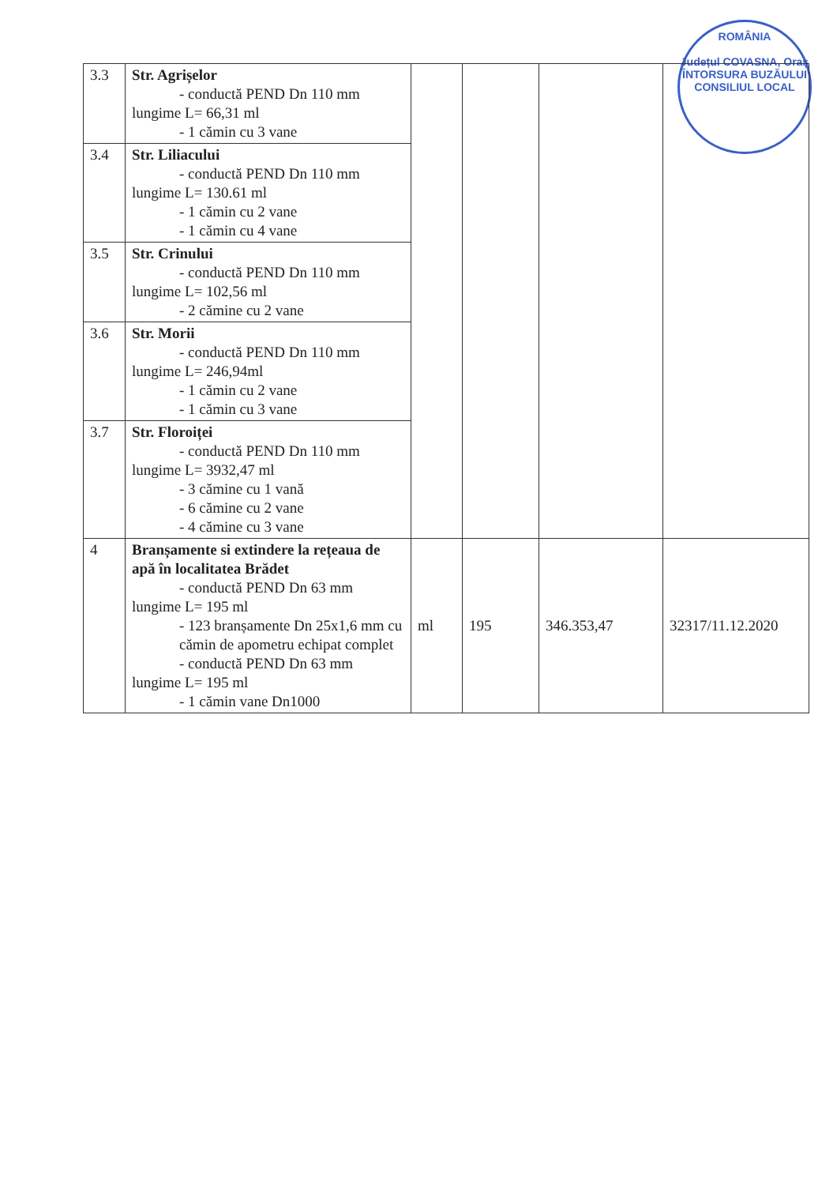ROMÂNIA
Județul COVASNA, Oraș ÎNTORSURA BUZĂULUI
CONSILIUL LOCAL
| 3.3 | Str. Agrișelor - conductă PEND Dn 110 mm lungime L= 66,31 ml - 1 cămin cu 3 vane | | | | |
| 3.4 | Str. Liliacului - conductă PEND Dn 110 mm lungime L= 130.61 ml - 1 cămin cu 2 vane - 1 cămin cu 4 vane | | | | |
| 3.5 | Str. Crinului - conductă PEND Dn 110 mm lungime L= 102,56 ml - 2 cămine cu 2 vane | | | | |
| 3.6 | Str. Morii - conductă PEND Dn 110 mm lungime L= 246,94ml - 1 cămin cu 2 vane - 1 cămin cu 3 vane | | | | |
| 3.7 | Str. Floroiței - conductă PEND Dn 110 mm lungime L= 3932,47 ml - 3 cămine cu 1 vană - 6 cămine cu 2 vane - 4 cămine cu 3 vane | | | | |
| 4 | Branșamente si extindere la rețeaua de apă în localitatea Brădet - conductă PEND Dn 63 mm lungime L= 195 ml - 123 branșamente Dn 25x1,6 mm cu cămin de apometru echipat complet - conductă PEND Dn 63 mm lungime L= 195 ml - 1 cămin vane Dn1000 | ml | 195 | 346.353,47 | 32317/11.12.2020 |